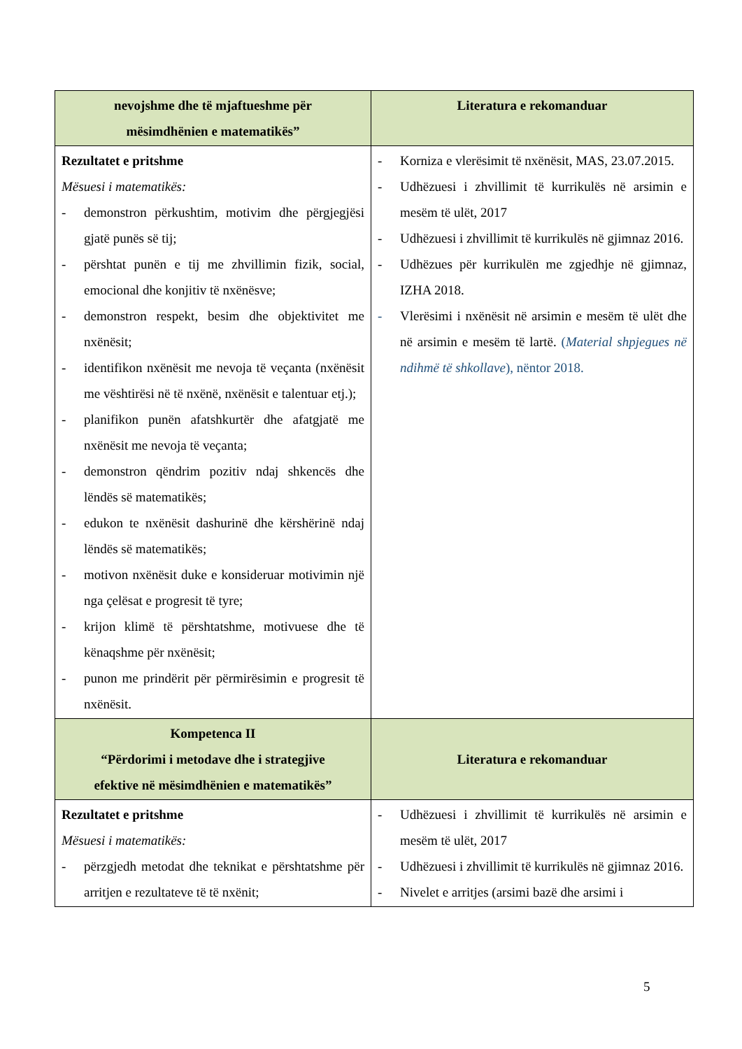| nevojshme dhe të mjaftueshme për mësimdhënien e matematikës” | Literatura e rekomanduar |
| --- | --- |
| Rezultatet e pritshme Mësuesi i matematikës: - demonstron përkushtim, motivim dhe përgjegjësi gjatë punës së tij; - përshtat punën e tij me zhvillimin fizik, social, emocional dhe konjitiv të nxënësve; - demonstron respekt, besim dhe objektivitet me nxënësit; - identifikon nxënësit me nevoja të veçanta (nxënësit me vështirësi në të nxënë, nxënësit e talentuar etj.); - planifikon punën afatshkurtër dhe afatgjatë me nxënësit me nevoja të veçanta; - demonstron qëndrim pozitiv ndaj shkencës dhe lëndës së matematikës; - edukon te nxënësit dashurinë dhe kërshërinë ndaj lëndës së matematikës; - motivon nxënësit duke e konsideruar motivimin një nga çelësat e progresit të tyre; - krijon klimë të përshtatshme, motivuese dhe të kënaqshme për nxënësit; - punon me prindërit për përmirësimin e progresit të nxënësit. | - Korniza e vlerësimit të nxënësit, MAS, 23.07.2015. - Udhëzuesi i zhvillimit të kurrikulës në arsimin e mesëm të ulët, 2017 - Udhëzuesi i zhvillimit të kurrikulës në gjimnaz 2016. - Udhëzues për kurrikulën me zgjedhje në gjimnaz, IZHA 2018. - Vlerësimi i nxënësit në arsimin e mesëm të ulët dhe në arsimin e mesëm të lartë. ( Material shpjegues në ndihmë të shkollave ), nëntor 2018. |
| Kompetenca II “Përdorimi i metodave dhe i strategjive efektive në mësimdhënien e matematikës” | Literatura e rekomanduar |
| Rezultatet e pritshme Mësuesi i matematikës: - përzgjedh metodat dhe teknikat e përshtatshme për arritjen e rezultateve të të nxënit; | - Udhëzuesi i zhvillimit të kurrikulës në arsimin e mesëm të ulët, 2017 - Udhëzuesi i zhvillimit të kurrikulës në gjimnaz 2016. - Nivelet e arritjes (arsimi bazë dhe arsimi i |
5